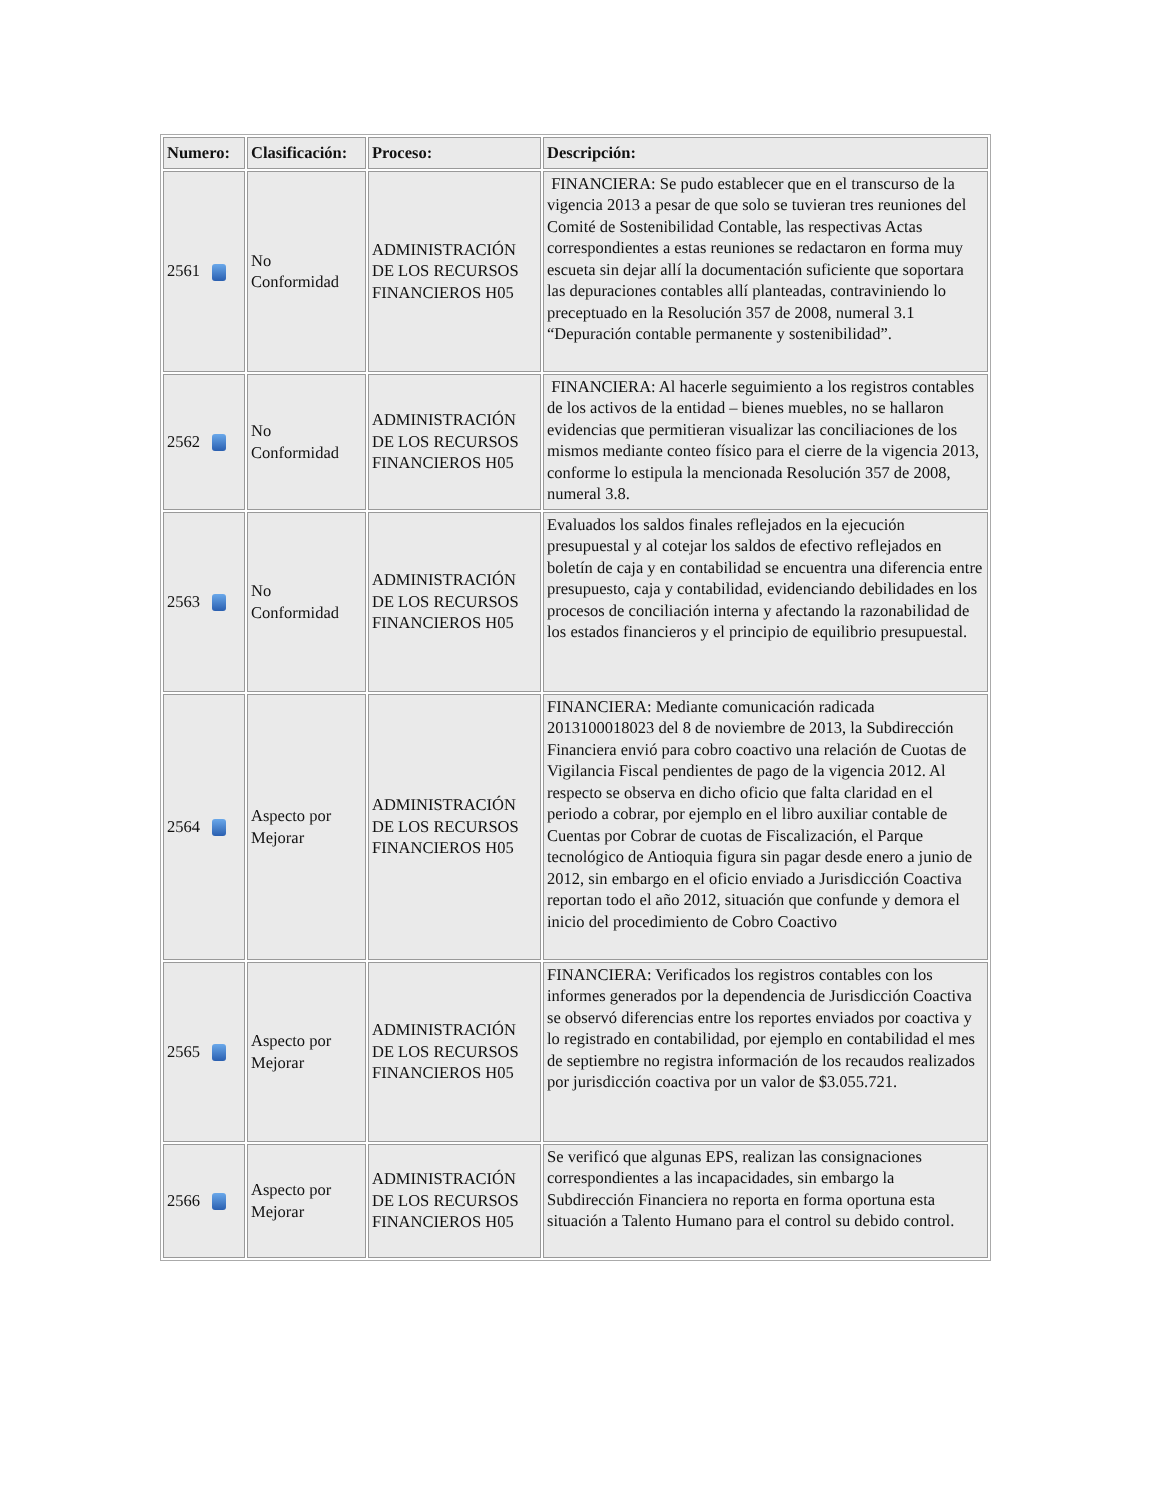| Numero: | Clasificación: | Proceso: | Descripción: |
| --- | --- | --- | --- |
| 2561 | No Conformidad | ADMINISTRACIÓN DE LOS RECURSOS FINANCIEROS H05 | FINANCIERA: Se pudo establecer que en el transcurso de la vigencia 2013 a pesar de que solo se tuvieran tres reuniones del Comité de Sostenibilidad Contable, las respectivas Actas correspondientes a estas reuniones se redactaron en forma muy escueta sin dejar allí la documentación suficiente que soportara las depuraciones contables allí planteadas, contraviniendo lo preceptuado en la Resolución 357 de 2008, numeral 3.1 “Depuración contable permanente y sostenibilidad”. |
| 2562 | No Conformidad | ADMINISTRACIÓN DE LOS RECURSOS FINANCIEROS H05 | FINANCIERA: Al hacerle seguimiento a los registros contables de los activos de la entidad – bienes muebles, no se hallaron evidencias que permitieran visualizar las conciliaciones de los mismos mediante conteo físico para el cierre de la vigencia 2013, conforme lo estipula la mencionada Resolución 357 de 2008, numeral 3.8. |
| 2563 | No Conformidad | ADMINISTRACIÓN DE LOS RECURSOS FINANCIEROS H05 | Evaluados los saldos finales reflejados en la ejecución presupuestal y al cotejar los saldos de efectivo reflejados en boletín de caja y en contabilidad se encuentra una diferencia entre presupuesto, caja y contabilidad, evidenciando debilidades en los procesos de conciliación interna y afectando la razonabilidad de los estados financieros y el principio de equilibrio presupuestal. |
| 2564 | Aspecto por Mejorar | ADMINISTRACIÓN DE LOS RECURSOS FINANCIEROS H05 | FINANCIERA: Mediante comunicación radicada 2013100018023 del 8 de noviembre de 2013, la Subdirección Financiera envió para cobro coactivo una relación de Cuotas de Vigilancia Fiscal pendientes de pago de la vigencia 2012. Al respecto se observa en dicho oficio que falta claridad en el periodo a cobrar, por ejemplo en el libro auxiliar contable de Cuentas por Cobrar de cuotas de Fiscalización, el Parque tecnológico de Antioquia figura sin pagar desde enero a junio de 2012, sin embargo en el oficio enviado a Jurisdicción Coactiva reportan todo el año 2012, situación que confunde y demora el inicio del procedimiento de Cobro Coactivo |
| 2565 | Aspecto por Mejorar | ADMINISTRACIÓN DE LOS RECURSOS FINANCIEROS H05 | FINANCIERA: Verificados los registros contables con los informes generados por la dependencia de Jurisdicción Coactiva se observó diferencias entre los reportes enviados por coactiva y lo registrado en contabilidad, por ejemplo en contabilidad el mes de septiembre no registra información de los recaudos realizados por jurisdicción coactiva por un valor de $3.055.721. |
| 2566 | Aspecto por Mejorar | ADMINISTRACIÓN DE LOS RECURSOS FINANCIEROS H05 | Se verificó que algunas EPS, realizan las consignaciones correspondientes a las incapacidades, sin embargo la Subdirección Financiera no reporta en forma oportuna esta situación a Talento Humano para el control su debido control. |